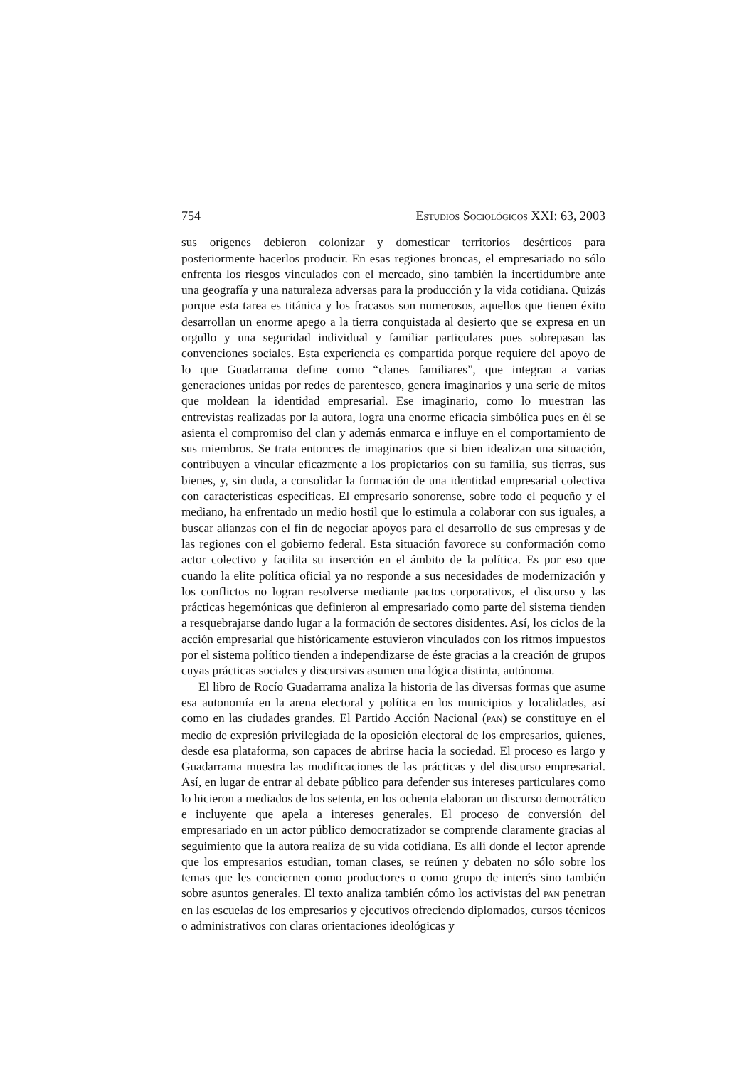754 ESTUDIOS SOCIOLÓGICOS XXI: 63, 2003
sus orígenes debieron colonizar y domesticar territorios desérticos para posteriormente hacerlos producir. En esas regiones broncas, el empresariado no sólo enfrenta los riesgos vinculados con el mercado, sino también la incertidumbre ante una geografía y una naturaleza adversas para la producción y la vida cotidiana. Quizás porque esta tarea es titánica y los fracasos son numerosos, aquellos que tienen éxito desarrollan un enorme apego a la tierra conquistada al desierto que se expresa en un orgullo y una seguridad individual y familiar particulares pues sobrepasan las convenciones sociales. Esta experiencia es compartida porque requiere del apoyo de lo que Guadarrama define como “clanes familiares”, que integran a varias generaciones unidas por redes de parentesco, genera imaginarios y una serie de mitos que moldean la identidad empresarial. Ese imaginario, como lo muestran las entrevistas realizadas por la autora, logra una enorme eficacia simbólica pues en él se asienta el compromiso del clan y además enmarca e influye en el comportamiento de sus miembros. Se trata entonces de imaginarios que si bien idealizan una situación, contribuyen a vincular eficazmente a los propietarios con su familia, sus tierras, sus bienes, y, sin duda, a consolidar la formación de una identidad empresarial colectiva con características específicas. El empresario sonorense, sobre todo el pequeño y el mediano, ha enfrentado un medio hostil que lo estimula a colaborar con sus iguales, a buscar alianzas con el fin de negociar apoyos para el desarrollo de sus empresas y de las regiones con el gobierno federal. Esta situación favorece su conformación como actor colectivo y facilita su inserción en el ámbito de la política. Es por eso que cuando la elite política oficial ya no responde a sus necesidades de modernización y los conflictos no logran resolverse mediante pactos corporativos, el discurso y las prácticas hegemónicas que definieron al empresariado como parte del sistema tienden a resquebrajarse dando lugar a la formación de sectores disidentes. Así, los ciclos de la acción empresarial que históricamente estuvieron vinculados con los ritmos impuestos por el sistema político tienden a independizarse de éste gracias a la creación de grupos cuyas prácticas sociales y discursivas asumen una lógica distinta, autónoma.
El libro de Rocío Guadarrama analiza la historia de las diversas formas que asume esa autonomía en la arena electoral y política en los municipios y localidades, así como en las ciudades grandes. El Partido Acción Nacional (PAN) se constituye en el medio de expresión privilegiada de la oposición electoral de los empresarios, quienes, desde esa plataforma, son capaces de abrirse hacia la sociedad. El proceso es largo y Guadarrama muestra las modificaciones de las prácticas y del discurso empresarial. Así, en lugar de entrar al debate público para defender sus intereses particulares como lo hicieron a mediados de los setenta, en los ochenta elaboran un discurso democrático e incluyente que apela a intereses generales. El proceso de conversión del empresariado en un actor público democratizador se comprende claramente gracias al seguimiento que la autora realiza de su vida cotidiana. Es allí donde el lector aprende que los empresarios estudian, toman clases, se reúnen y debaten no sólo sobre los temas que les conciernen como productores o como grupo de interés sino también sobre asuntos generales. El texto analiza también cómo los activistas del PAN penetran en las escuelas de los empresarios y ejecutivos ofreciendo diplomados, cursos técnicos o administrativos con claras orientaciones ideológicas y